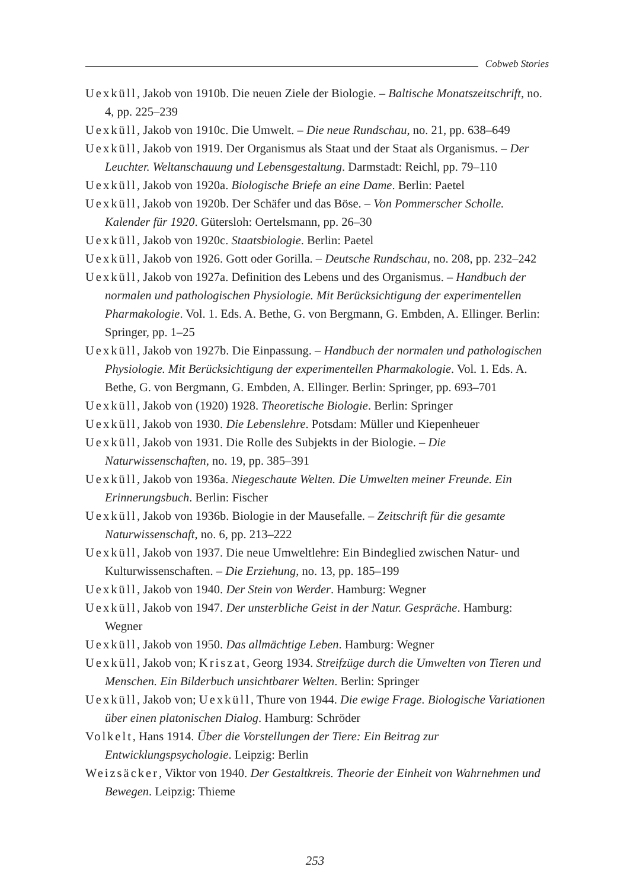Cobweb Stories
Uexküll, Jakob von 1910b. Die neuen Ziele der Biologie. – Baltische Monatszeitschrift, no. 4, pp. 225–239
Uexküll, Jakob von 1910c. Die Umwelt. – Die neue Rundschau, no. 21, pp. 638–649
Uexküll, Jakob von 1919. Der Organismus als Staat und der Staat als Organismus. – Der Leuchter. Weltanschauung und Lebensgestaltung. Darmstadt: Reichl, pp. 79–110
Uexküll, Jakob von 1920a. Biologische Briefe an eine Dame. Berlin: Paetel
Uexküll, Jakob von 1920b. Der Schäfer und das Böse. – Von Pommerscher Scholle. Kalender für 1920. Gütersloh: Oertelsmann, pp. 26–30
Uexküll, Jakob von 1920c. Staatsbiologie. Berlin: Paetel
Uexküll, Jakob von 1926. Gott oder Gorilla. – Deutsche Rundschau, no. 208, pp. 232–242
Uexküll, Jakob von 1927a. Definition des Lebens und des Organismus. – Handbuch der normalen und pathologischen Physiologie. Mit Berücksichtigung der experimentellen Pharmakologie. Vol. 1. Eds. A. Bethe, G. von Bergmann, G. Embden, A. Ellinger. Berlin: Springer, pp. 1–25
Uexküll, Jakob von 1927b. Die Einpassung. – Handbuch der normalen und pathologischen Physiologie. Mit Berücksichtigung der experimentellen Pharmakologie. Vol. 1. Eds. A. Bethe, G. von Bergmann, G. Embden, A. Ellinger. Berlin: Springer, pp. 693–701
Uexküll, Jakob von (1920) 1928. Theoretische Biologie. Berlin: Springer
Uexküll, Jakob von 1930. Die Lebenslehre. Potsdam: Müller und Kiepenheuer
Uexküll, Jakob von 1931. Die Rolle des Subjekts in der Biologie. – Die Naturwissenschaften, no. 19, pp. 385–391
Uexküll, Jakob von 1936a. Niegeschaute Welten. Die Umwelten meiner Freunde. Ein Erinnerungsbuch. Berlin: Fischer
Uexküll, Jakob von 1936b. Biologie in der Mausefalle. – Zeitschrift für die gesamte Naturwissenschaft, no. 6, pp. 213–222
Uexküll, Jakob von 1937. Die neue Umweltlehre: Ein Bindeglied zwischen Natur- und Kulturwissenschaften. – Die Erziehung, no. 13, pp. 185–199
Uexküll, Jakob von 1940. Der Stein von Werder. Hamburg: Wegner
Uexküll, Jakob von 1947. Der unsterbliche Geist in der Natur. Gespräche. Hamburg: Wegner
Uexküll, Jakob von 1950. Das allmächtige Leben. Hamburg: Wegner
Uexküll, Jakob von; Kriszat, Georg 1934. Streifzüge durch die Umwelten von Tieren und Menschen. Ein Bilderbuch unsichtbarer Welten. Berlin: Springer
Uexküll, Jakob von; Uexküll, Thure von 1944. Die ewige Frage. Biologische Variationen über einen platonischen Dialog. Hamburg: Schröder
Volkelt, Hans 1914. Über die Vorstellungen der Tiere: Ein Beitrag zur Entwicklungspsychologie. Leipzig: Berlin
Weizsäcker, Viktor von 1940. Der Gestaltkreis. Theorie der Einheit von Wahrnehmen und Bewegen. Leipzig: Thieme
253